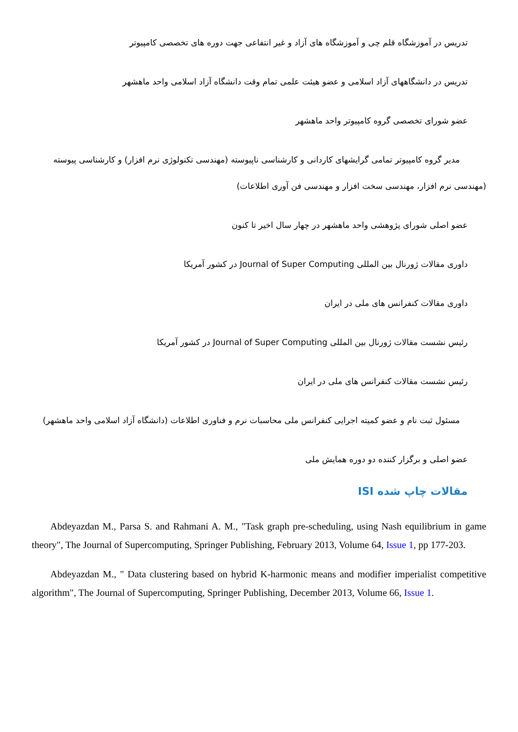تدریس در آموزشگاه قلم چی و آموزشگاه های آزاد و غیر انتفاعی جهت دوره های تخصصی کامپیوتر
تدریس در دانشگاههای آزاد اسلامی و عضو هیئت علمی تمام وقت دانشگاه آزاد اسلامی واحد ماهشهر
عضو شورای تخصصی گروه کامپیوتر واحد ماهشهر
مدیر گروه کامپیوتر تمامی گرایشهای کاردانی و کارشناسی ناپیوسته (مهندسی تکنولوژی نرم افزار) و کارشناسی پیوسته (مهندسی نرم افزار، مهندسی سخت افزار و مهندسی فن آوری اطلاعات)
عضو اصلی شورای پژوهشی واحد ماهشهر در چهار سال اخیر تا کنون
داوری مقالات ژورنال بین المللی Journal of Super Computing در کشور آمریکا
داوری مقالات کنفرانس های ملی در ایران
رئیس نشست مقالات ژورنال بین المللی Journal of Super Computing در کشور آمریکا
رئیس نشست مقالات کنفرانس های ملی در ایران
مسئول ثبت نام و عضو کمیته اجرایی کنفرانس ملی محاسبات نرم و فناوری اطلاعات (دانشگاه آزاد اسلامی واحد ماهشهر)
عضو اصلی و برگزار کننده دو دوره همایش ملی
مقالات چاپ شده ISI
Abdeyazdan M., Parsa S. and Rahmani A. M., "Task graph pre-scheduling, using Nash equilibrium in game theory", The Journal of Supercomputing, Springer Publishing, February 2013, Volume 64, Issue 1, pp 177-203.
Abdeyazdan M., " Data clustering based on hybrid K-harmonic means and modifier imperialist competitive algorithm", The Journal of Supercomputing, Springer Publishing, December 2013, Volume 66, Issue 1.